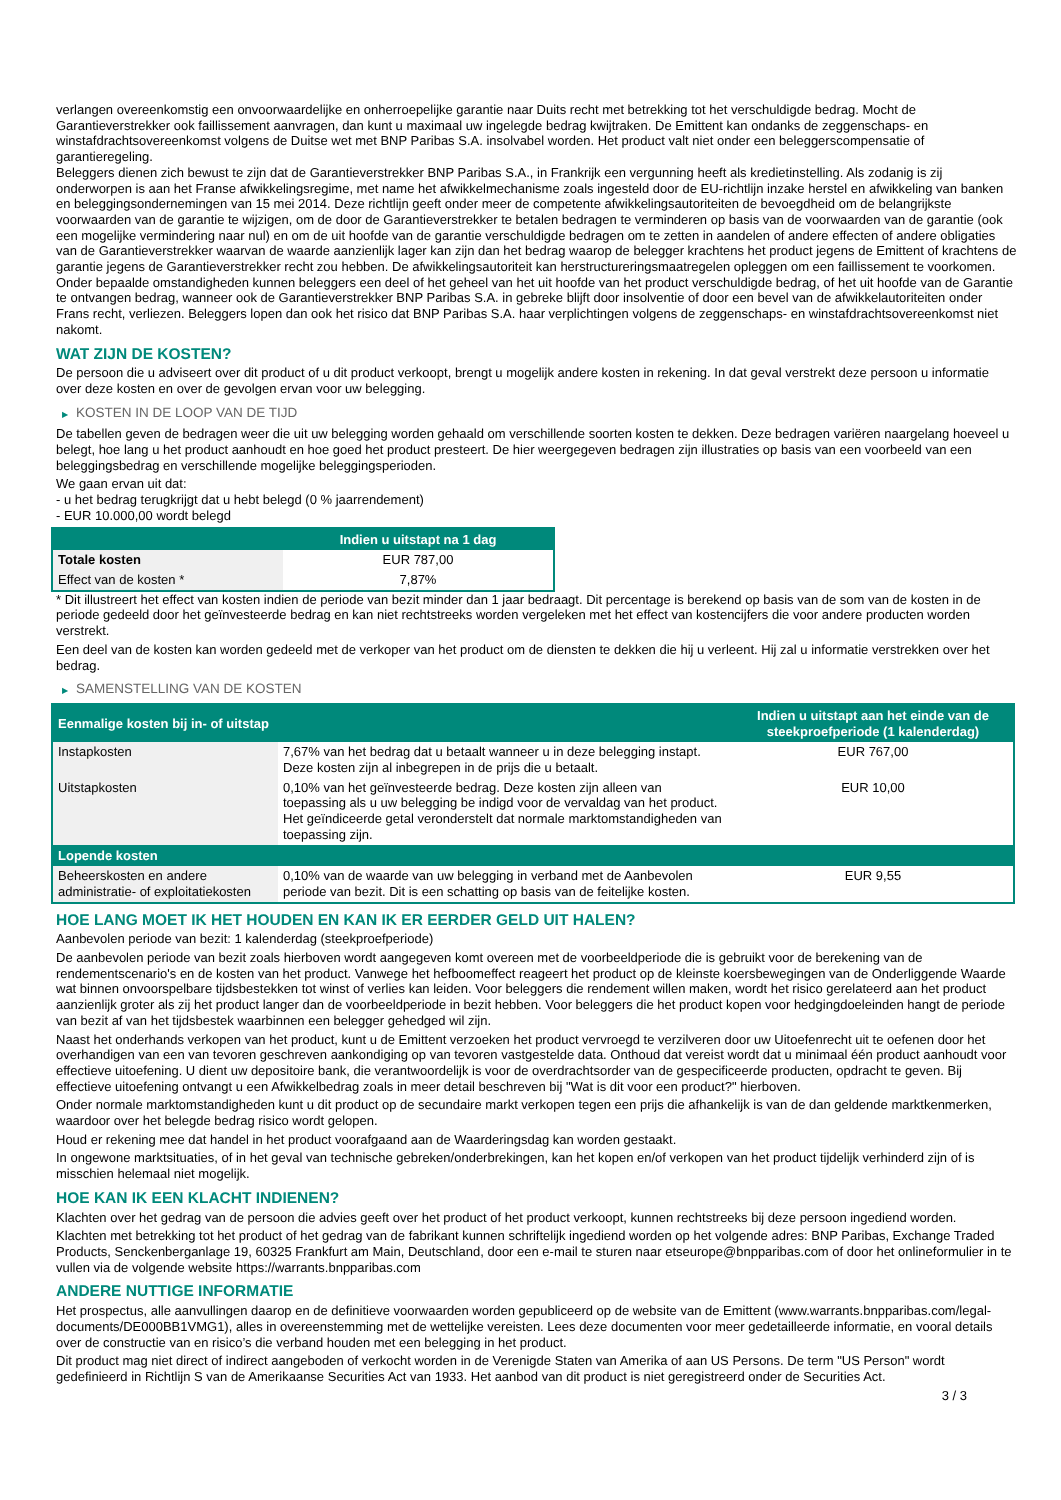verlangen overeenkomstig een onvoorwaardelijke en onherroepelijke garantie naar Duits recht met betrekking tot het verschuldigde bedrag. Mocht de Garantieverstrekker ook faillissement aanvragen, dan kunt u maximaal uw ingelegde bedrag kwijtraken. De Emittent kan ondanks de zeggenschaps- en winstafdrachtsovereenkomst volgens de Duitse wet met BNP Paribas S.A. insolvabel worden. Het product valt niet onder een beleggerscompensatie of garantieregeling.
Beleggers dienen zich bewust te zijn dat de Garantieverstrekker BNP Paribas S.A., in Frankrijk een vergunning heeft als kredietinstelling. Als zodanig is zij onderworpen is aan het Franse afwikkelingsregime, met name het afwikkelmechanisme zoals ingesteld door de EU-richtlijn inzake herstel en afwikkeling van banken en beleggingsondernemingen van 15 mei 2014. Deze richtlijn geeft onder meer de competente afwikkelingsautoriteiten de bevoegdheid om de belangrijkste voorwaarden van de garantie te wijzigen, om de door de Garantieverstrekker te betalen bedragen te verminderen op basis van de voorwaarden van de garantie (ook een mogelijke vermindering naar nul) en om de uit hoofde van de garantie verschuldigde bedragen om te zetten in aandelen of andere effecten of andere obligaties van de Garantieverstrekker waarvan de waarde aanzienlijk lager kan zijn dan het bedrag waarop de belegger krachtens het product jegens de Emittent of krachtens de garantie jegens de Garantieverstrekker recht zou hebben. De afwikkelingsautoriteit kan herstructureringsmaatregelen opleggen om een faillissement te voorkomen. Onder bepaalde omstandigheden kunnen beleggers een deel of het geheel van het uit hoofde van het product verschuldigde bedrag, of het uit hoofde van de Garantie te ontvangen bedrag, wanneer ook de Garantieverstrekker BNP Paribas S.A. in gebreke blijft door insolventie of door een bevel van de afwikkelautoriteiten onder Frans recht, verliezen. Beleggers lopen dan ook het risico dat BNP Paribas S.A. haar verplichtingen volgens de zeggenschaps- en winstafdrachtsovereenkomst niet nakomt.
WAT ZIJN DE KOSTEN?
De persoon die u adviseert over dit product of u dit product verkoopt, brengt u mogelijk andere kosten in rekening. In dat geval verstrekt deze persoon u informatie over deze kosten en over de gevolgen ervan voor uw belegging.
▶ KOSTEN IN DE LOOP VAN DE TIJD
De tabellen geven de bedragen weer die uit uw belegging worden gehaald om verschillende soorten kosten te dekken. Deze bedragen variëren naargelang hoeveel u belegt, hoe lang u het product aanhoudt en hoe goed het product presteert. De hier weergegeven bedragen zijn illustraties op basis van een voorbeeld van een beleggingsbedrag en verschillende mogelijke beleggingsperioden.
We gaan ervan uit dat:
- u het bedrag terugkrijgt dat u hebt belegd (0 % jaarrendement)
- EUR 10.000,00 wordt belegd
| | Indien u uitstapt na 1 dag |
| --- | --- |
| Totale kosten | EUR 787,00 |
| Effect van de kosten * | 7,87% |
* Dit illustreert het effect van kosten indien de periode van bezit minder dan 1 jaar bedraagt. Dit percentage is berekend op basis van de som van de kosten in de periode gedeeld door het geïnvesteerde bedrag en kan niet rechtstreeks worden vergeleken met het effect van kostencijfers die voor andere producten worden verstrekt.
Een deel van de kosten kan worden gedeeld met de verkoper van het product om de diensten te dekken die hij u verleent. Hij zal u informatie verstrekken over het bedrag.
▶ SAMENSTELLING VAN DE KOSTEN
| Eenmalige kosten bij in- of uitstap | | Indien u uitstapt aan het einde van de steekproefperiode (1 kalenderdag) |
| --- | --- | --- |
| Instapkosten | 7,67% van het bedrag dat u betaalt wanneer u in deze belegging instapt. Deze kosten zijn al inbegrepen in de prijs die u betaalt. | EUR 767,00 |
| Uitstapkosten | 0,10% van het geïnvesteerde bedrag. Deze kosten zijn alleen van toepassing als u uw belegging be indigd voor de vervaldag van het product. Het geïndiceerde getal veronderstelt dat normale marktomstandigheden van toepassing zijn. | EUR 10,00 |
| Lopende kosten | | |
| Beheerskosten en andere administratie- of exploitatiekosten | 0,10% van de waarde van uw belegging in verband met de Aanbevolen periode van bezit. Dit is een schatting op basis van de feitelijke kosten. | EUR 9,55 |
HOE LANG MOET IK HET HOUDEN EN KAN IK ER EERDER GELD UIT HALEN?
Aanbevolen periode van bezit: 1 kalenderdag (steekproefperiode)
De aanbevolen periode van bezit zoals hierboven wordt aangegeven komt overeen met de voorbeeldperiode die is gebruikt voor de berekening van de rendementscenario's en de kosten van het product. Vanwege het hefboomeffect reageert het product op de kleinste koersbewegingen van de Onderliggende Waarde wat binnen onvoorspelbare tijdsbestekken tot winst of verlies kan leiden. Voor beleggers die rendement willen maken, wordt het risico gerelateerd aan het product aanzienlijk groter als zij het product langer dan de voorbeeldperiode in bezit hebben. Voor beleggers die het product kopen voor hedgingdoeleinden hangt de periode van bezit af van het tijdsbestek waarbinnen een belegger gehedged wil zijn.
Naast het onderhands verkopen van het product, kunt u de Emittent verzoeken het product vervroegd te verzilveren door uw Uitoefenrecht uit te oefenen door het overhandigen van een van tevoren geschreven aankondiging op van tevoren vastgestelde data. Onthoud dat vereist wordt dat u minimaal één product aanhoudt voor effectieve uitoefening. U dient uw depositoire bank, die verantwoordelijk is voor de overdrachtsorder van de gespecificeerde producten, opdracht te geven. Bij effectieve uitoefening ontvangt u een Afwikkelbedrag zoals in meer detail beschreven bij "Wat is dit voor een product?" hierboven.
Onder normale marktomstandigheden kunt u dit product op de secundaire markt verkopen tegen een prijs die afhankelijk is van de dan geldende marktkenmerken, waardoor over het belegde bedrag risico wordt gelopen.
Houd er rekening mee dat handel in het product voorafgaand aan de Waarderingsdag kan worden gestaakt.
In ongewone marktsituaties, of in het geval van technische gebreken/onderbrekingen, kan het kopen en/of verkopen van het product tijdelijk verhinderd zijn of is misschien helemaal niet mogelijk.
HOE KAN IK EEN KLACHT INDIENEN?
Klachten over het gedrag van de persoon die advies geeft over het product of het product verkoopt, kunnen rechtstreeks bij deze persoon ingediend worden.
Klachten met betrekking tot het product of het gedrag van de fabrikant kunnen schriftelijk ingediend worden op het volgende adres: BNP Paribas, Exchange Traded Products, Senckenberganlage 19, 60325 Frankfurt am Main, Deutschland, door een e-mail te sturen naar etseurope@bnpparibas.com of door het onlineformulier in te vullen via de volgende website https://warrants.bnpparibas.com
ANDERE NUTTIGE INFORMATIE
Het prospectus, alle aanvullingen daarop en de definitieve voorwaarden worden gepubliceerd op de website van de Emittent (www.warrants.bnpparibas.com/legal-documents/DE000BB1VMG1), alles in overeenstemming met de wettelijke vereisten. Lees deze documenten voor meer gedetailleerde informatie, en vooral details over de constructie van en risico’s die verband houden met een belegging in het product.
Dit product mag niet direct of indirect aangeboden of verkocht worden in de Verenigde Staten van Amerika of aan US Persons. De term "US Person" wordt gedefinieerd in Richtlijn S van de Amerikaanse Securities Act van 1933. Het aanbod van dit product is niet geregistreerd onder de Securities Act.
3 / 3